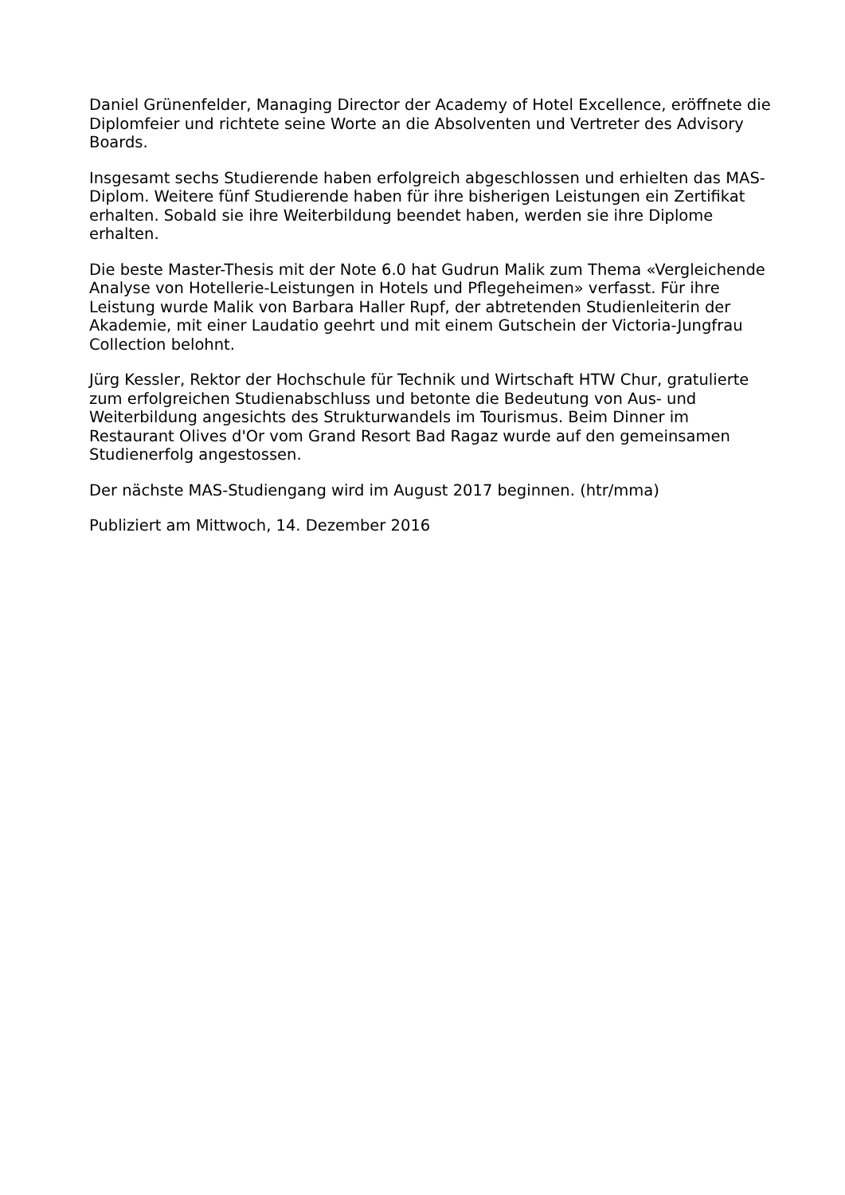Daniel Grünenfelder, Managing Director der Academy of Hotel Excellence, eröffnete die Diplomfeier und richtete seine Worte an die Absolventen und Vertreter des Advisory Boards.
Insgesamt sechs Studierende haben erfolgreich abgeschlossen und erhielten das MAS-Diplom. Weitere fünf Studierende haben für ihre bisherigen Leistungen ein Zertifikat erhalten. Sobald sie ihre Weiterbildung beendet haben, werden sie ihre Diplome erhalten.
Die beste Master-Thesis mit der Note 6.0 hat Gudrun Malik zum Thema «Vergleichende Analyse von Hotellerie-Leistungen in Hotels und Pflegeheimen» verfasst. Für ihre Leistung wurde Malik von Barbara Haller Rupf, der abtretenden Studienleiterin der Akademie, mit einer Laudatio geehrt und mit einem Gutschein der Victoria-Jungfrau Collection belohnt.
Jürg Kessler, Rektor der Hochschule für Technik und Wirtschaft HTW Chur, gratulierte zum erfolgreichen Studienabschluss und betonte die Bedeutung von Aus- und Weiterbildung angesichts des Strukturwandels im Tourismus. Beim Dinner im Restaurant Olives d'Or vom Grand Resort Bad Ragaz wurde auf den gemeinsamen Studienerfolg angestossen.
Der nächste MAS-Studiengang wird im August 2017 beginnen. (htr/mma)
Publiziert am Mittwoch, 14. Dezember 2016